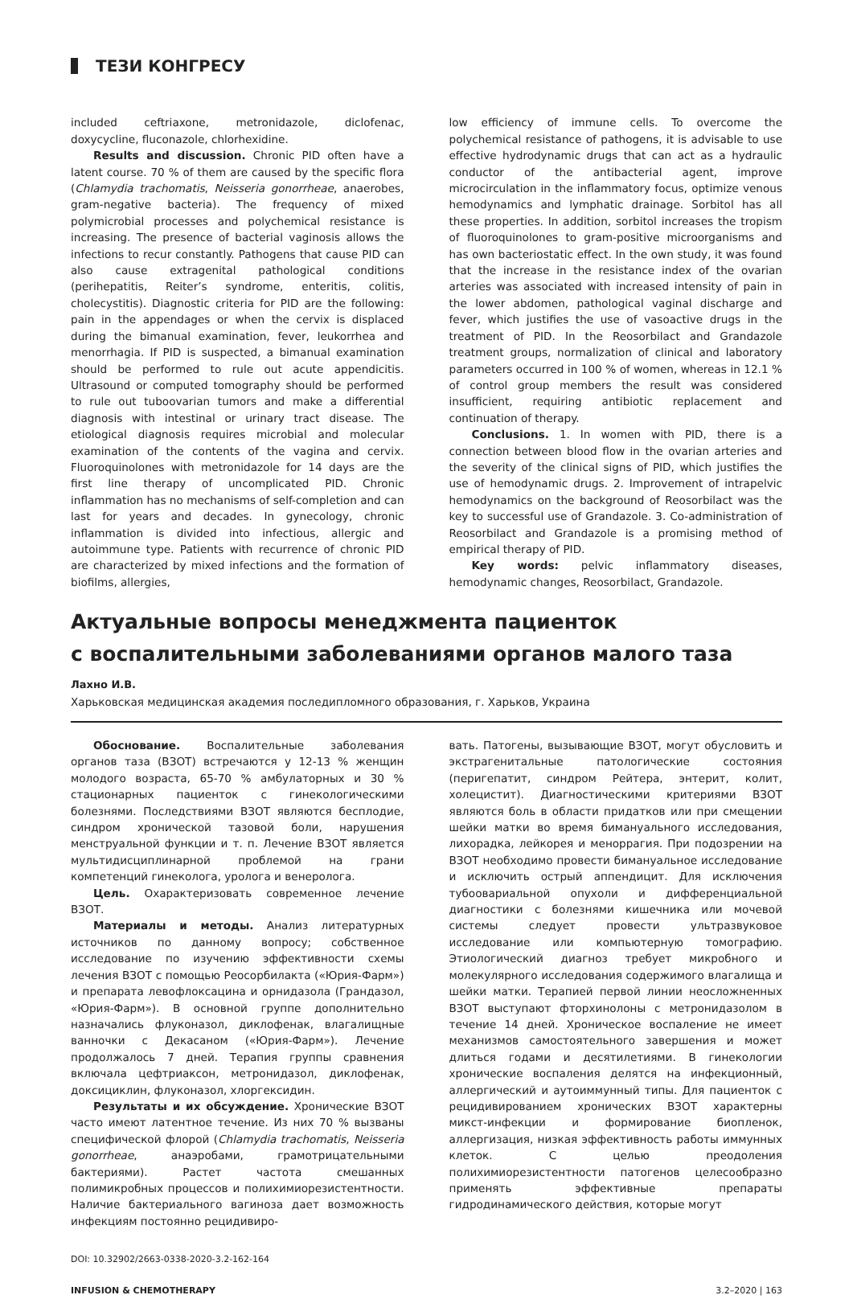ТЕЗИ КОНГРЕСУ
included ceftriaxone, metronidazole, diclofenac, doxycycline, fluconazole, chlorhexidine.
Results and discussion. Chronic PID often have a latent course. 70 % of them are caused by the specific flora (Chlamydia trachomatis, Neisseria gonorrheae, anaerobes, gram-negative bacteria). The frequency of mixed polymicrobial processes and polychemical resistance is increasing. The presence of bacterial vaginosis allows the infections to recur constantly. Pathogens that cause PID can also cause extragenital pathological conditions (perihepatitis, Reiter’s syndrome, enteritis, colitis, cholecystitis). Diagnostic criteria for PID are the following: pain in the appendages or when the cervix is displaced during the bimanual examination, fever, leukorrhea and menorrhagia. If PID is suspected, a bimanual examination should be performed to rule out acute appendicitis. Ultrasound or computed tomography should be performed to rule out tuboovarian tumors and make a differential diagnosis with intestinal or urinary tract disease. The etiological diagnosis requires microbial and molecular examination of the contents of the vagina and cervix. Fluoroquinolones with metronidazole for 14 days are the first line therapy of uncomplicated PID. Chronic inflammation has no mechanisms of self-completion and can last for years and decades. In gynecology, chronic inflammation is divided into infectious, allergic and autoimmune type. Patients with recurrence of chronic PID are characterized by mixed infections and the formation of biofilms, allergies,
low efficiency of immune cells. To overcome the polychemical resistance of pathogens, it is advisable to use effective hydrodynamic drugs that can act as a hydraulic conductor of the antibacterial agent, improve microcirculation in the inflammatory focus, optimize venous hemodynamics and lymphatic drainage. Sorbitol has all these properties. In addition, sorbitol increases the tropism of fluoroquinolones to gram-positive microorganisms and has own bacteriostatic effect. In the own study, it was found that the increase in the resistance index of the ovarian arteries was associated with increased intensity of pain in the lower abdomen, pathological vaginal discharge and fever, which justifies the use of vasoactive drugs in the treatment of PID. In the Reosorbilact and Grandazole treatment groups, normalization of clinical and laboratory parameters occurred in 100 % of women, whereas in 12.1 % of control group members the result was considered insufficient, requiring antibiotic replacement and continuation of therapy.
Conclusions. 1. In women with PID, there is a connection between blood flow in the ovarian arteries and the severity of the clinical signs of PID, which justifies the use of hemodynamic drugs. 2. Improvement of intrapelvic hemodynamics on the background of Reosorbilact was the key to successful use of Grandazole. 3. Co-administration of Reosorbilact and Grandazole is a promising method of empirical therapy of PID.
Key words: pelvic inflammatory diseases, hemodynamic changes, Reosorbilact, Grandazole.
Актуальные вопросы менеджмента пациенток
с воспалительными заболеваниями органов малого таза
Лахно И.В.
Харьковская медицинская академия последипломного образования, г. Харьков, Украина
Обоснование. Воспалительные заболевания органов таза (ВЗОТ) встречаются у 12-13 % женщин молодого возраста, 65-70 % амбулаторных и 30 % стационарных пациенток с гинекологическими болезнями. Последствиями ВЗОТ являются бесплодие, синдром хронической тазовой боли, нарушения менструальной функции и т. п. Лечение ВЗОТ является мультидисциплинарной проблемой на грани компетенций гинеколога, уролога и венеролога.
Цель. Охарактеризовать современное лечение ВЗОТ.
Материалы и методы. Анализ литературных источников по данному вопросу; собственное исследование по изучению эффективности схемы лечения ВЗОТ с помощью Реосорбилакта («Юрия-Фарм») и препарата левофлоксацина и орнидазола (Грандазол, «Юрия-Фарм»). В основной группе дополнительно назначались флуконазол, диклофенак, влагалищные ванночки с Декасаном («Юрия-Фарм»). Лечение продолжалось 7 дней. Терапия группы сравнения включала цефтриаксон, метронидазол, диклофенак, доксициклин, флуконазол, хлоргексидин.
Результаты и их обсуждение. Хронические ВЗОТ часто имеют латентное течение. Из них 70 % вызваны специфической флорой (Chlamydia trachomatis, Neisseria gonorrheae, анаэробами, грамотрицательными бактериями). Растет частота смешанных полимикробных процессов и полихимиорезистентности. Наличие бактериального вагиноза дает возможность инфекциям постоянно рецидивиро-
вать. Патогены, вызывающие ВЗОТ, могут обусловить и экстрагенитальные патологические состояния (перигепатит, синдром Рейтера, энтерит, колит, холецистит). Диагностическими критериями ВЗОТ являются боль в области придатков или при смещении шейки матки во время бимануального исследования, лихорадка, лейкорея и меноррагия. При подозрении на ВЗОТ необходимо провести бимануальное исследование и исключить острый аппендицит. Для исключения тубоовариальной опухоли и дифференциальной диагностики с болезнями кишечника или мочевой системы следует провести ультразвуковое исследование или компьютерную томографию. Этиологический диагноз требует микробного и молекулярного исследования содержимого влагалища и шейки матки. Терапией первой линии неосложненных ВЗОТ выступают фторхинолоны с метронидазолом в течение 14 дней. Хроническое воспаление не имеет механизмов самостоятельного завершения и может длиться годами и десятилетиями. В гинекологии хронические воспаления делятся на инфекционный, аллергический и аутоиммунный типы. Для пациенток с рецидивированием хронических ВЗОТ характерны микст-инфекции и формирование биопленок, аллергизация, низкая эффективность работы иммунных клеток. С целью преодоления полихимиорезистентности патогенов целесообразно применять эффективные препараты гидродинамического действия, которые могут
DOI: 10.32902/2663-0338-2020-3.2-162-164
INFUSION & CHEMOTHERAPY 3.2–2020 | 163